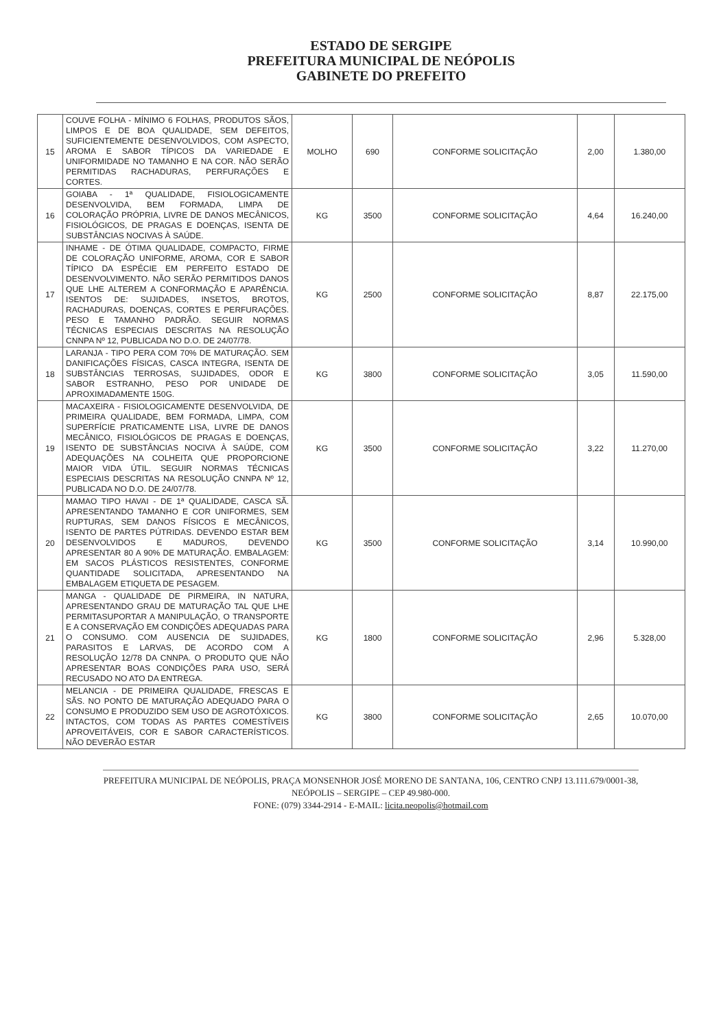ESTADO DE SERGIPE
PREFEITURA MUNICIPAL DE NEÓPOLIS
GABINETE DO PREFEITO
| 15 | COUVE FOLHA - MÍNIMO 6 FOLHAS, PRODUTOS SÃOS, LIMPOS E DE BOA QUALIDADE, SEM DEFEITOS, SUFICIENTEMENTE DESENVOLVIDOS, COM ASPECTO, AROMA E SABOR TÍPICOS DA VARIEDADE E UNIFORMIDADE NO TAMANHO E NA COR. NÃO SERÃO PERMITIDAS RACHADURAS, PERFURAÇÕES E CORTES. | MOLHO | 690 | CONFORME SOLICITAÇÃO | 2,00 | 1.380,00 |
| 16 | GOIABA - 1ª QUALIDADE, FISIOLOGICAMENTE DESENVOLVIDA, BEM FORMADA, LIMPA DE COLORAÇÃO PRÓPRIA, LIVRE DE DANOS MECÂNICOS, FISIOLÓGICOS, DE PRAGAS E DOENÇAS, ISENTA DE SUBSTÂNCIAS NOCIVAS À SAÚDE. | KG | 3500 | CONFORME SOLICITAÇÃO | 4,64 | 16.240,00 |
| 17 | INHAME - DE ÓTIMA QUALIDADE, COMPACTO, FIRME DE COLORAÇÃO UNIFORME, AROMA, COR E SABOR TÍPICO DA ESPÉCIE EM PERFEITO ESTADO DE DESENVOLVIMENTO. NÃO SERÃO PERMITIDOS DANOS QUE LHE ALTEREM A CONFORMAÇÃO E APARÊNCIA. ISENTOS DE: SUJIDADES, INSETOS, BROTOS, RACHADURAS, DOENÇAS, CORTES E PERFURAÇÕES. PESO E TAMANHO PADRÃO. SEGUIR NORMAS TÉCNICAS ESPECIAIS DESCRITAS NA RESOLUÇÃO CNNPA Nº 12, PUBLICADA NO D.O. DE 24/07/78. | KG | 2500 | CONFORME SOLICITAÇÃO | 8,87 | 22.175,00 |
| 18 | LARANJA - TIPO PERA COM 70% DE MATURAÇÃO. SEM DANIFICAÇÕES FÍSICAS, CASCA INTEGRA, ISENTA DE SUBSTÂNCIAS TERROSAS, SUJIDADES, ODOR E SABOR ESTRANHO, PESO POR UNIDADE DE APROXIMADAMENTE 150G. | KG | 3800 | CONFORME SOLICITAÇÃO | 3,05 | 11.590,00 |
| 19 | MACAXEIRA - FISIOLOGICAMENTE DESENVOLVIDA, DE PRIMEIRA QUALIDADE, BEM FORMADA, LIMPA, COM SUPERFÍCIE PRATICAMENTE LISA, LIVRE DE DANOS MECÂNICO, FISIOLÓGICOS DE PRAGAS E DOENÇAS, ISENTO DE SUBSTÂNCIAS NOCIVA À SAÚDE, COM ADEQUAÇÕES NA COLHEITA QUE PROPORCIONE MAIOR VIDA ÚTIL. SEGUIR NORMAS TÉCNICAS ESPECIAIS DESCRITAS NA RESOLUÇÃO CNNPA Nº 12, PUBLICADA NO D.O. DE 24/07/78. | KG | 3500 | CONFORME SOLICITAÇÃO | 3,22 | 11.270,00 |
| 20 | MAMAO TIPO HAVAI - DE 1ª QUALIDADE, CASCA SÃ. APRESENTANDO TAMANHO E COR UNIFORMES, SEM RUPTURAS, SEM DANOS FÍSICOS E MECÂNICOS, ISENTO DE PARTES PÚTRIDAS. DEVENDO ESTAR BEM DESENVOLVIDOS E MADUROS, DEVENDO APRESENTAR 80 A 90% DE MATURAÇÃO. EMBALAGEM: EM SACOS PLÁSTICOS RESISTENTES, CONFORME QUANTIDADE SOLICITADA, APRESENTANDO NA EMBALAGEM ETIQUETA DE PESAGEM. | KG | 3500 | CONFORME SOLICITAÇÃO | 3,14 | 10.990,00 |
| 21 | MANGA - QUALIDADE DE PIRMEIRA, IN NATURA, APRESENTANDO GRAU DE MATURAÇÃO TAL QUE LHE PERMITASUPORTAR A MANIPULAÇÃO, O TRANSPORTE E A CONSERVAÇÃO EM CONDIÇÕES ADEQUADAS PARA O CONSUMO. COM AUSENCIA DE SUJIDADES, PARASITOS E LARVAS, DE ACORDO COM A RESOLUÇÃO 12/78 DA CNNPA. O PRODUTO QUE NÃO APRESENTAR BOAS CONDIÇÕES PARA USO, SERÁ RECUSADO NO ATO DA ENTREGA. | KG | 1800 | CONFORME SOLICITAÇÃO | 2,96 | 5.328,00 |
| 22 | MELANCIA - DE PRIMEIRA QUALIDADE, FRESCAS E SÃS. NO PONTO DE MATURAÇÃO ADEQUADO PARA O CONSUMO E PRODUZIDO SEM USO DE AGROTÓXICOS. INTACTOS, COM TODAS AS PARTES COMESTÍVEIS APROVEITÁVEIS, COR E SABOR CARACTERÍSTICOS. NÃO DEVERÃO ESTAR | KG | 3800 | CONFORME SOLICITAÇÃO | 2,65 | 10.070,00 |
PREFEITURA MUNICIPAL DE NEÓPOLIS, PRAÇA MONSENHOR JOSÉ MORENO DE SANTANA, 106, CENTRO CNPJ 13.111.679/0001-38, NEÓPOLIS – SERGIPE – CEP 49.980-000.
FONE: (079) 3344-2914 - E-MAIL: licita.neopolis@hotmail.com